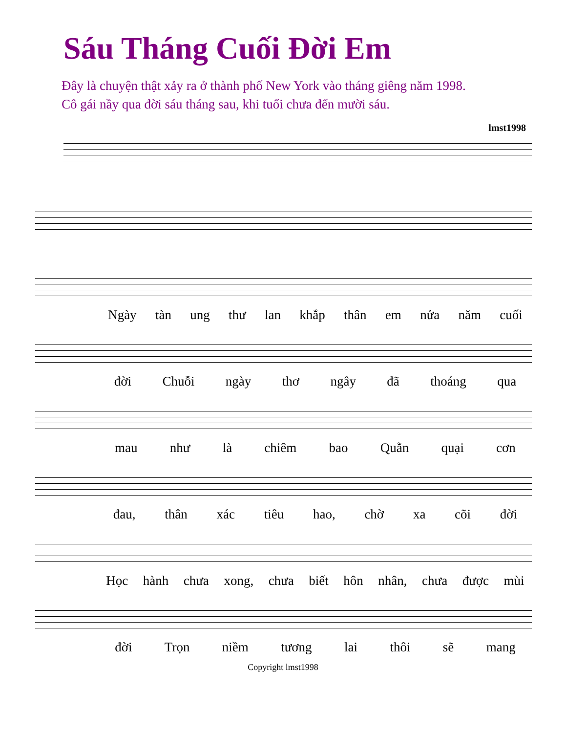Sáu Tháng Cuối Đời Em
Đây là chuyện thật xảy ra ở thành phố New York vào tháng giêng năm 1998.
Cô gái nầy qua đời sáu tháng sau, khi tuổi chưa đến mười sáu.
lmst1998
Ngày tàn ung thư lan khắp thân em nửa năm cuối
đời Chuỗi ngày thơ ngây đã thoáng qua
mau như là chiêm bao Quằn quại cơn
đau, thân xác tiêu hao, chờ xa cõi đời
Học hành chưa xong, chưa biết hôn nhân, chưa được mùi
đời Trọn niềm tương lai thôi sẽ mang
Copyright lmst1998